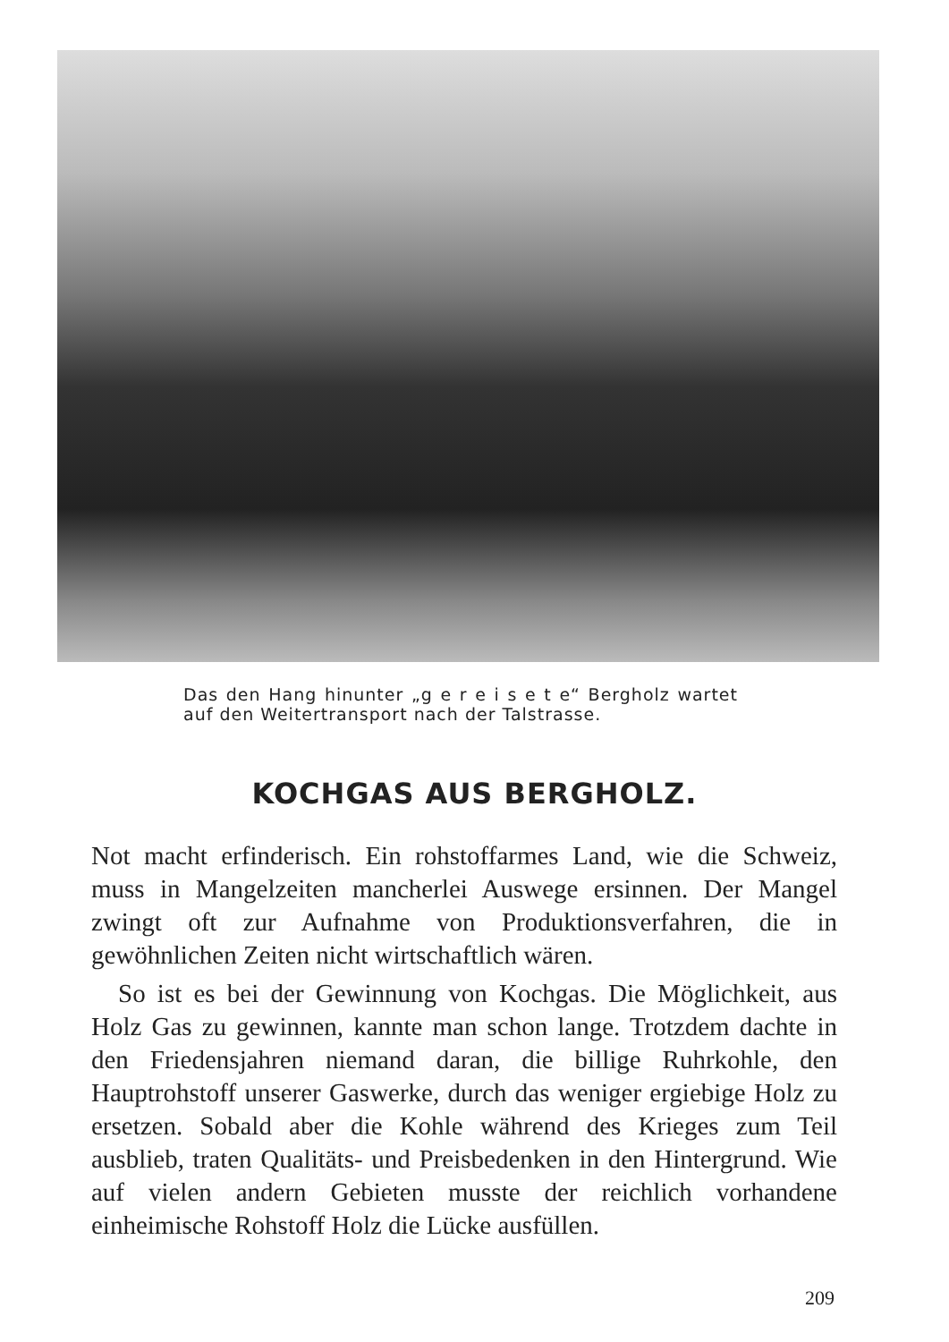Das den Hang hinunter „g e r e i s e t e“ Bergholz wartet auf den Weitertransport nach der Talstrasse.
KOCHGAS AUS BERGHOLZ.
Not macht erfinderisch. Ein rohstoffarmes Land, wie die Schweiz, muss in Mangelzeiten mancherlei Auswege ersinnen. Der Mangel zwingt oft zur Aufnahme von Produktionsverfahren, die in gewöhnlichen Zeiten nicht wirtschaftlich wären.
So ist es bei der Gewinnung von Kochgas. Die Möglichkeit, aus Holz Gas zu gewinnen, kannte man schon lange. Trotzdem dachte in den Friedensjahren niemand daran, die billige Ruhrkohle, den Hauptrohstoff unserer Gaswerke, durch das weniger ergiebige Holz zu ersetzen. Sobald aber die Kohle während des Krieges zum Teil ausblieb, traten Qualitäts- und Preisbedenken in den Hintergrund. Wie auf vielen andern Gebieten musste der reichlich vorhandene einheimische Rohstoff Holz die Lücke ausfüllen.
209